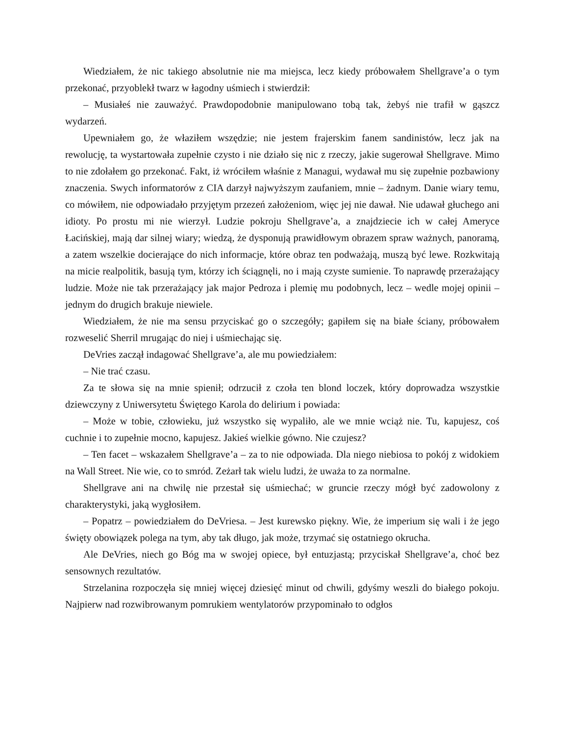Wiedziałem, że nic takiego absolutnie nie ma miejsca, lecz kiedy próbowałem Shellgrave’a o tym przekonać, przyoblekł twarz w łagodny uśmiech i stwierdził:
– Musiałeś nie zauważyć. Prawdopodobnie manipulowano tobą tak, żebyś nie trafił w gąszcz wydarzeń.
Upewniałem go, że właziłem wszędzie; nie jestem frajerskim fanem sandinistów, lecz jak na rewolucję, ta wystartowała zupełnie czysto i nie działo się nic z rzeczy, jakie sugerował Shellgrave. Mimo to nie zdołałem go przekonać. Fakt, iż wróciłem właśnie z Managui, wydawał mu się zupełnie pozbawiony znaczenia. Swych informatorów z CIA darzył najwyższym zaufaniem, mnie – żadnym. Danie wiary temu, co mówiłem, nie odpowiadało przyjętym przezeń założeniom, więc jej nie dawał. Nie udawał głuchego ani idioty. Po prostu mi nie wierzył. Ludzie pokroju Shellgrave’a, a znajdziecie ich w całej Ameryce Łacińskiej, mają dar silnej wiary; wiedzą, że dysponują prawidłowym obrazem spraw ważnych, panoramą, a zatem wszelkie docierające do nich informacje, które obraz ten podważają, muszą być lewe. Rozkwitają na micie realpolitik, basują tym, którzy ich ściągnęli, no i mają czyste sumienie. To naprawdę przerażający ludzie. Może nie tak przerażający jak major Pedroza i plemię mu podobnych, lecz – wedle mojej opinii – jednym do drugich brakuje niewiele.
Wiedziałem, że nie ma sensu przyciskać go o szczegóły; gapiłem się na białe ściany, próbowałem rozweselić Sherril mrugając do niej i uśmiechając się.
DeVries zaczął indagować Shellgrave’a, ale mu powiedziałem:
– Nie trać czasu.
Za te słowa się na mnie spienił; odrzucił z czoła ten blond loczek, który doprowadza wszystkie dziewczyny z Uniwersytetu Świętego Karola do delirium i powiada:
– Może w tobie, człowieku, już wszystko się wypaliło, ale we mnie wciąż nie. Tu, kapujesz, coś cuchnie i to zupełnie mocno, kapujesz. Jakieś wielkie gówno. Nie czujesz?
– Ten facet – wskazałem Shellgrave’a – za to nie odpowiada. Dla niego niebiosa to pokój z widokiem na Wall Street. Nie wie, co to smród. Zeżarł tak wielu ludzi, że uważa to za normalne.
Shellgrave ani na chwilę nie przestał się uśmiechać; w gruncie rzeczy mógł być zadowolony z charakterystyki, jaką wygłosiłem.
– Popatrz – powiedziałem do DeVriesa. – Jest kurewsko piękny. Wie, że imperium się wali i że jego święty obowiązek polega na tym, aby tak długo, jak może, trzymać się ostatniego okrucha.
Ale DeVries, niech go Bóg ma w swojej opiece, był entuzjastą; przyciskał Shellgrave’a, choć bez sensownych rezultatów.
Strzelanina rozpoczęła się mniej więcej dziesięć minut od chwili, gdyśmy weszli do białego pokoju. Najpierw nad rozwibrowanym pomrukiem wentylatorów przypominało to odgłos